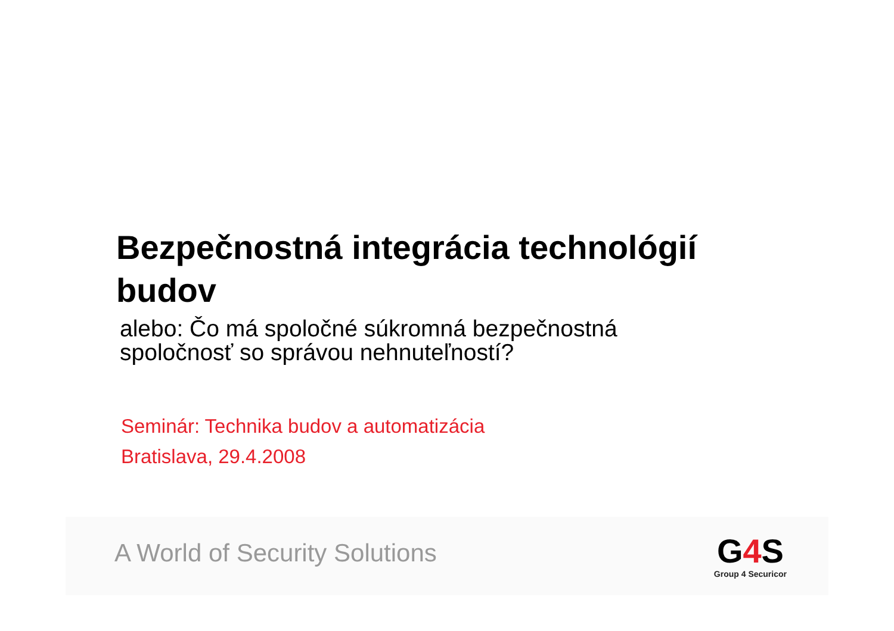Bezpečnostná integrácia technológií budov
alebo: Čo má spoločné súkromná bezpečnostná
spoločnosť so správou nehnuteľností?
Seminár: Technika budov a automatizácia
Bratislava, 29.4.2008
A World of Security Solutions
G4 S
Group 4 Securicor